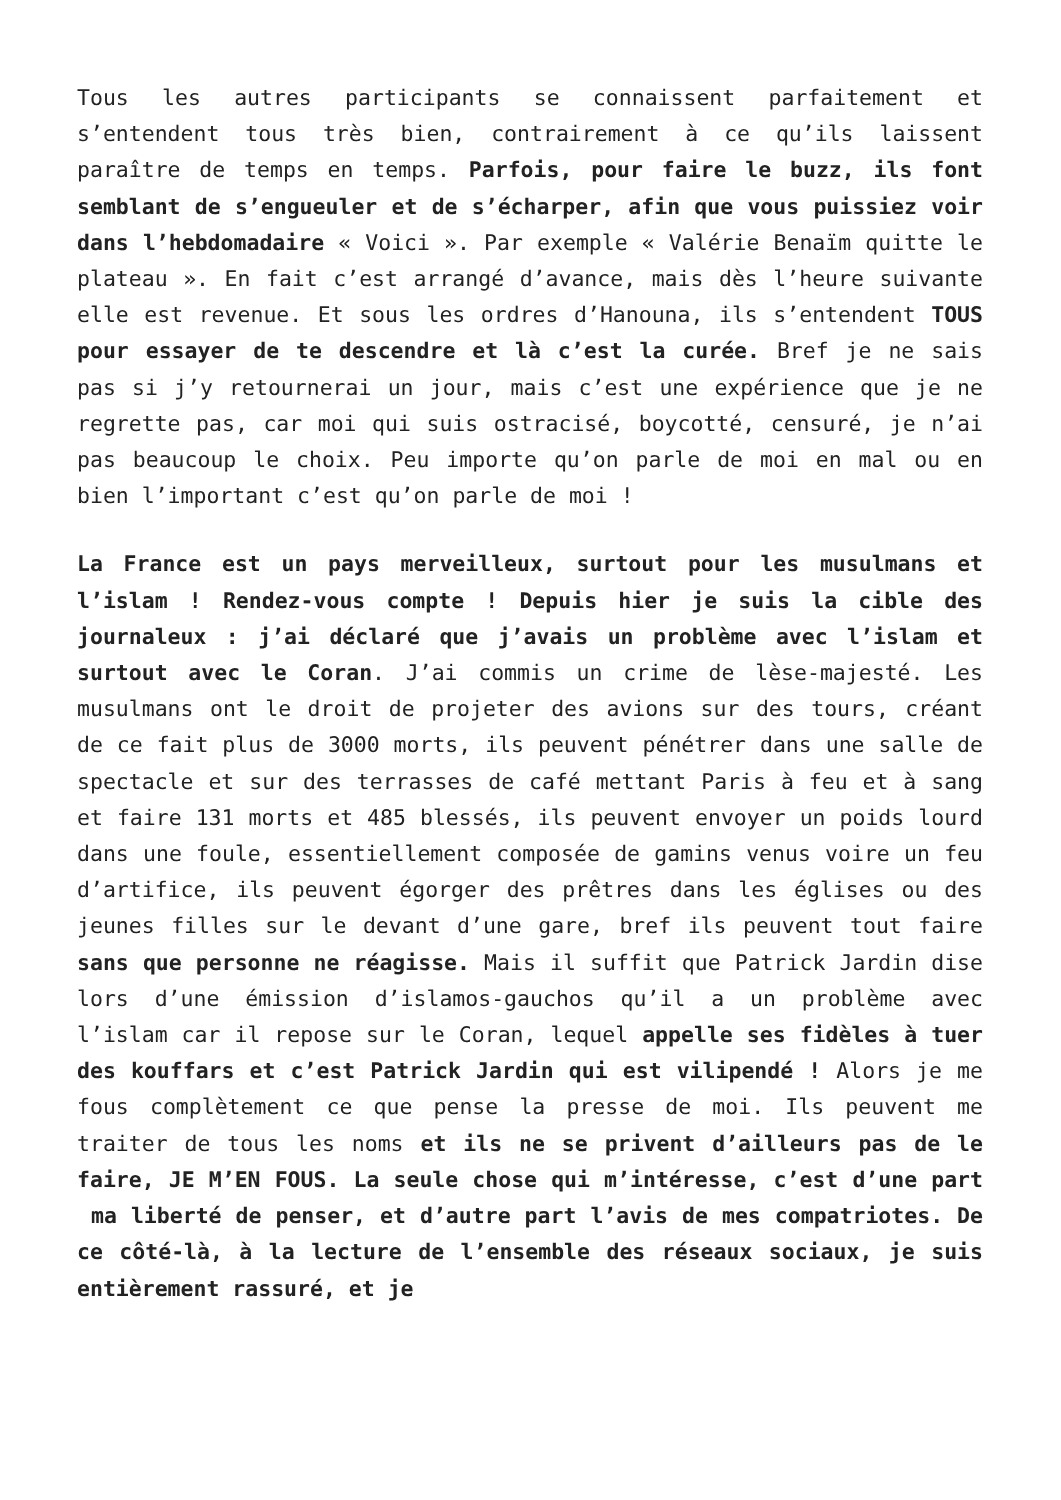Tous les autres participants se connaissent parfaitement et s’entendent tous très bien, contrairement à ce qu’ils laissent paraître de temps en temps. Parfois, pour faire le buzz, ils font semblant de s’engueuler et de s’écharper, afin que vous puissiez voir dans l’hebdomadaire « Voici ». Par exemple « Valérie Benaïm quitte le plateau ». En fait c’est arrangé d’avance, mais dès l’heure suivante elle est revenue. Et sous les ordres d’Hanouna, ils s’entendent TOUS pour essayer de te descendre et là c’est la curée. Bref je ne sais pas si j’y retournerai un jour, mais c’est une expérience que je ne regrette pas, car moi qui suis ostracisé, boycotté, censuré, je n’ai pas beaucoup le choix. Peu importe qu’on parle de moi en mal ou en bien l’important c’est qu’on parle de moi !
La France est un pays merveilleux, surtout pour les musulmans et l’islam ! Rendez-vous compte ! Depuis hier je suis la cible des journaleux : j’ai déclaré que j’avais un problème avec l’islam et surtout avec le Coran. J’ai commis un crime de lèse-majesté. Les musulmans ont le droit de projeter des avions sur des tours, créant de ce fait plus de 3000 morts, ils peuvent pénétrer dans une salle de spectacle et sur des terrasses de café mettant Paris à feu et à sang et faire 131 morts et 485 blessés, ils peuvent envoyer un poids lourd dans une foule, essentiellement composée de gamins venus voire un feu d’artifice, ils peuvent égorger des prêtres dans les églises ou des jeunes filles sur le devant d’une gare, bref ils peuvent tout faire sans que personne ne réagisse. Mais il suffit que Patrick Jardin dise lors d’une émission d’islamos-gauchos qu’il a un problème avec l’islam car il repose sur le Coran, lequel appelle ses fidèles à tuer des kouffars et c’est Patrick Jardin qui est vilipendé ! Alors je me fous complètement ce que pense la presse de moi. Ils peuvent me traiter de tous les noms et ils ne se privent d’ailleurs pas de le faire, JE M’EN FOUS. La seule chose qui m’intéresse, c’est d’une part ma liberté de penser, et d’autre part l’avis de mes compatriotes. De ce côté-là, à la lecture de l’ensemble des réseaux sociaux, je suis entièrement rassuré, et je